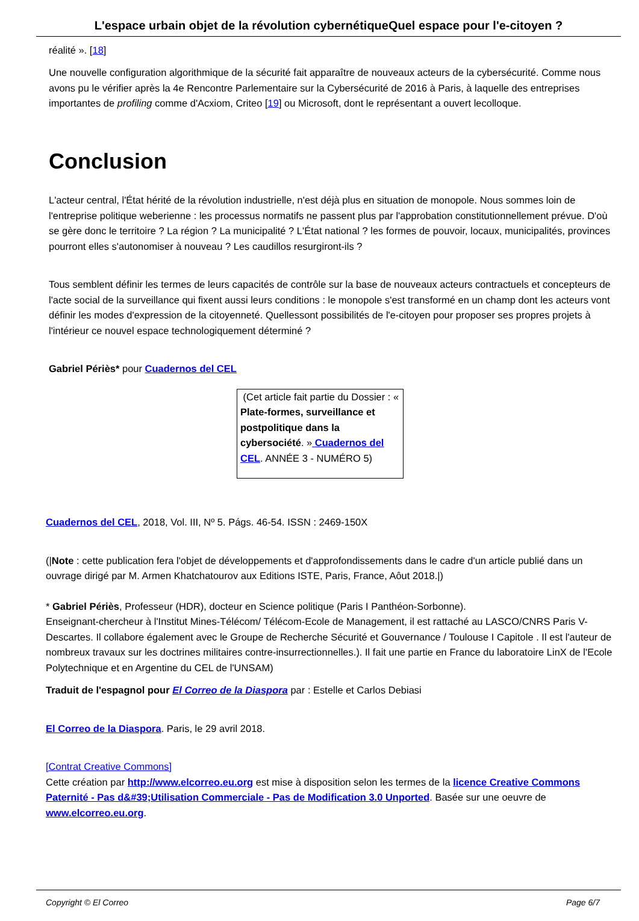L'espace urbain objet de la révolution cybernétiqueQuel espace pour l'e-citoyen ?
réalité ». [18]
Une nouvelle configuration algorithmique de la sécurité fait apparaître de nouveaux acteurs de la cybersécurité. Comme nous avons pu le vérifier après la 4e Rencontre Parlementaire sur la Cybersécurité de 2016 à Paris, à laquelle des entreprises importantes de profiling comme d'Acxiom, Criteo [19] ou Microsoft, dont le représentant a ouvert lecolloque.
Conclusion
L'acteur central, l'État hérité de la révolution industrielle, n'est déjà plus en situation de monopole. Nous sommes loin de l'entreprise politique weberienne : les processus normatifs ne passent plus par l'approbation constitutionnellement prévue. D'où se gère donc le territoire ? La région ? La municipalité ? L'État national ? les formes de pouvoir, locaux, municipalités, provinces pourront elles s'autonomiser à nouveau ? Les caudillos resurgiront-ils ?
Tous semblent définir les termes de leurs capacités de contrôle sur la base de nouveaux acteurs contractuels et concepteurs de l'acte social de la surveillance qui fixent aussi leurs conditions : le monopole s'est transformé en un champ dont les acteurs vont définir les modes d'expression de la citoyenneté. Quellessont possibilités de l'e-citoyen pour proposer ses propres projets à l'intérieur ce nouvel espace technologiquement déterminé ?
Gabriel Périès* pour Cuadernos del CEL
(Cet article fait partie du Dossier : « Plate-formes, surveillance et postpolitique dans la cybersociété. » Cuadernos del CEL. ANNÉE 3 - NUMÉRO 5)
Cuadernos del CEL, 2018, Vol. III, Nº 5. Págs. 46-54. ISSN : 2469-150X
(|Note : cette publication fera l'objet de développements et d'approfondissements dans le cadre d'un article publié dans un ouvrage dirigé par M. Armen Khatchatourov aux Editions ISTE, Paris, France, Aôut 2018.|)
* Gabriel Périès, Professeur (HDR), docteur en Science politique (Paris I Panthéon-Sorbonne).
Enseignant-chercheur à l'Institut Mines-Télécom/ Télécom-Ecole de Management, il est rattaché au LASCO/CNRS Paris V-Descartes. Il collabore également avec le Groupe de Recherche Sécurité et Gouvernance / Toulouse I Capitole . Il est l'auteur de nombreux travaux sur les doctrines militaires contre-insurrectionnelles.). Il fait une partie en France du laboratoire LinX de l'Ecole Polytechnique et en Argentine du CEL de l'UNSAM)
Traduit de l'espagnol pour El Correo de la Diaspora par : Estelle et Carlos Debiasi
El Correo de la Diaspora. Paris, le 29 avril 2018.
[Contrat Creative Commons]
Cette création par http://www.elcorreo.eu.org est mise à disposition selon les termes de la licence Creative Commons Paternité - Pas d&#39;Utilisation Commerciale - Pas de Modification 3.0 Unported. Basée sur une oeuvre de www.elcorreo.eu.org.
Copyright © El Correo Page 6/7